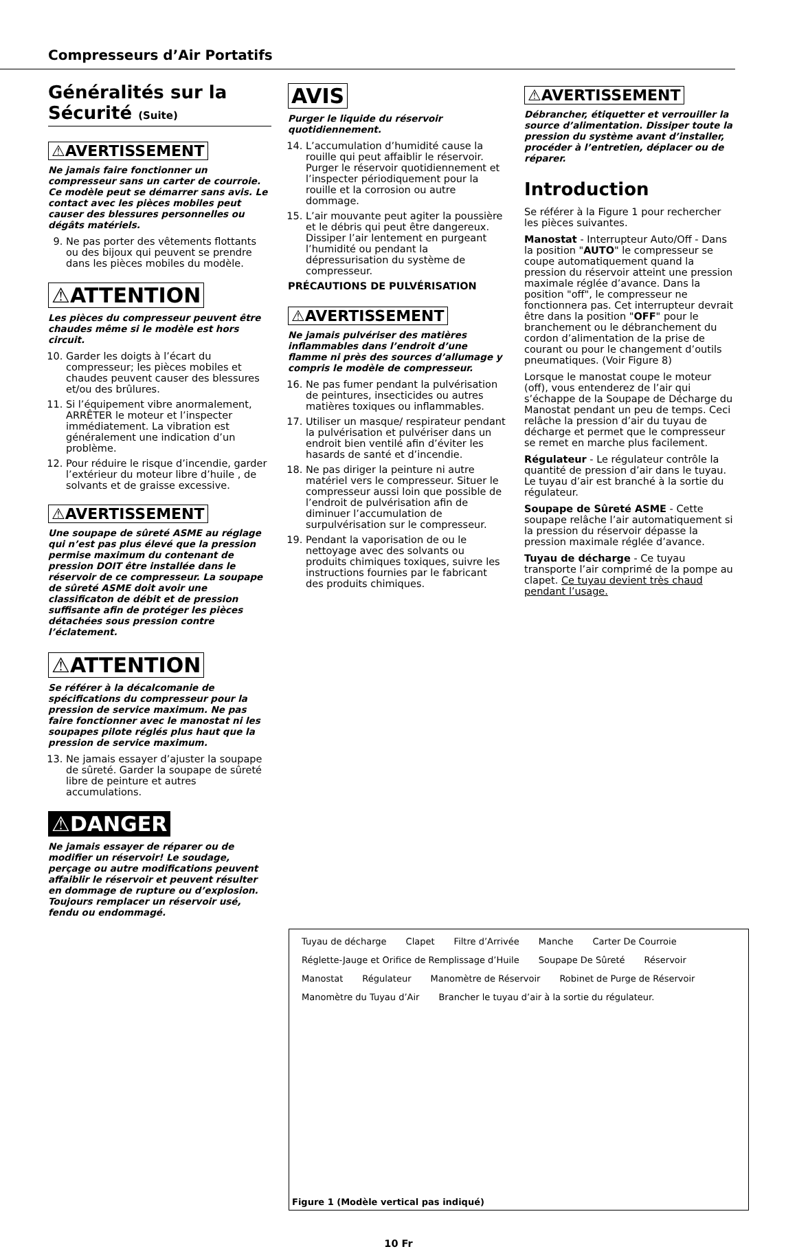Compresseurs d’Air Portatifs
Généralités sur la Sécurité (Suite)
⚠AVERTISSEMENT
Ne jamais faire fonctionner un compresseur sans un carter de courroie. Ce modèle peut se démarrer sans avis. Le contact avec les pièces mobiles peut causer des blessures personnelles ou dégâts matériels.
9. Ne pas porter des vêtements flottants ou des bijoux qui peuvent se prendre dans les pièces mobiles du modèle.
⚠ATTENTION
Les pièces du compresseur peuvent être chaudes même si le modèle est hors circuit.
10. Garder les doigts à l’écart du compresseur; les pièces mobiles et chaudes peuvent causer des blessures et/ou des brûlures.
11. Si l’équipement vibre anormalement, ARRÊTER le moteur et l’inspecter immédiatement. La vibration est généralement une indication d’un problème.
12. Pour réduire le risque d’incendie, garder l’extérieur du moteur libre d’huile , de solvants et de graisse excessive.
⚠AVERTISSEMENT
Une soupape de sûreté ASME au réglage qui n’est pas plus élevé que la pression permise maximum du contenant de pression DOIT être installée dans le réservoir de ce compresseur. La soupape de sûreté ASME doit avoir une classificaton de débit et de pression suffisante afin de protéger les pièces détachées sous pression contre l’éclatement.
⚠ATTENTION
Se référer à la décalcomanie de spécifications du compresseur pour la pression de service maximum. Ne pas faire fonctionner avec le manostat ni les soupapes pilote réglés plus haut que la pression de service maximum.
13. Ne jamais essayer d’ajuster la soupape de sûreté. Garder la soupape de sûreté libre de peinture et autres accumulations.
⚠DANGER
Ne jamais essayer de réparer ou de modifier un réservoir! Le soudage, perçage ou autre modifications peuvent affaiblir le réservoir et peuvent résulter en dommage de rupture ou d’explosion. Toujours remplacer un réservoir usé, fendu ou endommagé.
AVIS
Purger le liquide du réservoir quotidiennement.
14. L’accumulation d’humidité cause la rouille qui peut affaiblir le réservoir. Purger le réservoir quotidiennement et l’inspecter périodiquement pour la rouille et la corrosion ou autre dommage.
15. L’air mouvante peut agiter la poussière et le débris qui peut être dangereux. Dissiper l’air lentement en purgeant l’humidité ou pendant la dépressurisation du système de compresseur.
PRÉCAUTIONS DE PULVÉRISATION
⚠AVERTISSEMENT
Ne jamais pulvériser des matières inflammables dans l’endroit d’une flamme ni près des sources d’allumage y compris le modèle de compresseur.
16. Ne pas fumer pendant la pulvérisation de peintures, insecticides ou autres matières toxiques ou inflammables.
17. Utiliser un masque/ respirateur pendant la pulvérisation et pulvériser dans un endroit bien ventilé afin d’éviter les hasards de santé et d’incendie.
18. Ne pas diriger la peinture ni autre matériel vers le compresseur. Situer le compresseur aussi loin que possible de l’endroit de pulvérisation afin de diminuer l’accumulation de surpulvérisation sur le compresseur.
19. Pendant la vaporisation de ou le nettoyage avec des solvants ou produits chimiques toxiques, suivre les instructions fournies par le fabricant des produits chimiques.
⚠AVERTISSEMENT
Débrancher, étiquetter et verrouiller la source d’alimentation. Dissiper toute la pression du système avant d’installer, procéder à l’entretien, déplacer ou de réparer.
Introduction
Se référer à la Figure 1 pour rechercher les pièces suivantes.
Manostat - Interrupteur Auto/Off - Dans la position "AUTO" le compresseur se coupe automatiquement quand la pression du réservoir atteint une pression maximale réglée d’avance. Dans la position "off", le compresseur ne fonctionnera pas. Cet interrupteur devrait être dans la position "OFF" pour le branchement ou le débranchement du cordon d’alimentation de la prise de courant ou pour le changement d’outils pneumatiques. (Voir Figure 8)
Lorsque le manostat coupe le moteur (off), vous entenderez de l’air qui s’échappe de la Soupape de Décharge du Manostat pendant un peu de temps. Ceci relâche la pression d’air du tuyau de décharge et permet que le compresseur se remet en marche plus facilement.
Régulateur - Le régulateur contrôle la quantité de pression d’air dans le tuyau. Le tuyau d’air est branché à la sortie du régulateur.
Soupape de Sûreté ASME - Cette soupape relâche l’air automatiquement si la pression du réservoir dépasse la pression maximale réglée d’avance.
Tuyau de décharge - Ce tuyau transporte l’air comprimé de la pompe au clapet. Ce tuyau devient très chaud pendant l’usage.
Tuyau de décharge Clapet Filtre d’Arrivée Manche Carter De Courroie Réglette-Jauge et Orifice de Remplissage d’Huile Soupape De Sûreté Réservoir Manostat Régulateur Manomètre de Réservoir Robinet de Purge de Réservoir Manomètre du Tuyau d’Air Brancher le tuyau d’air à la sortie du régulateur.
Figure 1 (Modèle vertical pas indiqué)
10 Fr